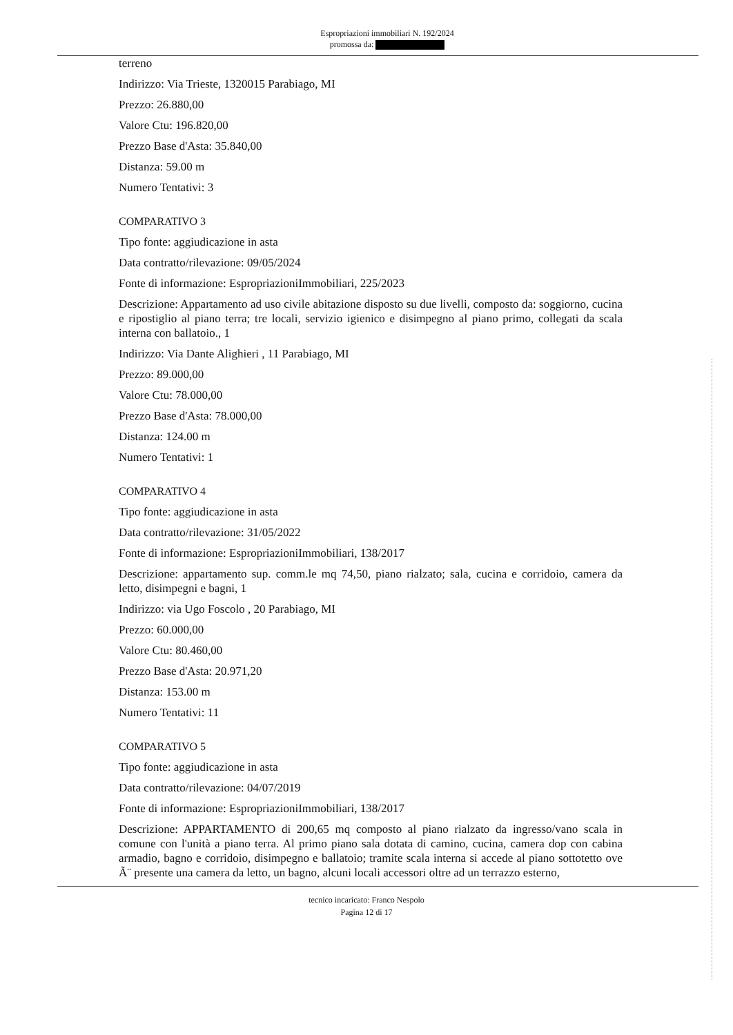Espropriazioni immobiliari N. 192/2024
promossa da:
terreno
Indirizzo: Via Trieste, 1320015 Parabiago, MI
Prezzo: 26.880,00
Valore Ctu: 196.820,00
Prezzo Base d'Asta: 35.840,00
Distanza: 59.00 m
Numero Tentativi: 3
COMPARATIVO 3
Tipo fonte: aggiudicazione in asta
Data contratto/rilevazione: 09/05/2024
Fonte di informazione: EspropriazioniImmobiliari, 225/2023
Descrizione: Appartamento ad uso civile abitazione disposto su due livelli, composto da: soggiorno, cucina e ripostiglio al piano terra; tre locali, servizio igienico e disimpegno al piano primo, collegati da scala interna con ballatoio., 1
Indirizzo: Via Dante Alighieri , 11 Parabiago, MI
Prezzo: 89.000,00
Valore Ctu: 78.000,00
Prezzo Base d'Asta: 78.000,00
Distanza: 124.00 m
Numero Tentativi: 1
COMPARATIVO 4
Tipo fonte: aggiudicazione in asta
Data contratto/rilevazione: 31/05/2022
Fonte di informazione: EspropriazioniImmobiliari, 138/2017
Descrizione: appartamento sup. comm.le mq 74,50, piano rialzato; sala, cucina e corridoio, camera da letto, disimpegni e bagni, 1
Indirizzo: via Ugo Foscolo , 20 Parabiago, MI
Prezzo: 60.000,00
Valore Ctu: 80.460,00
Prezzo Base d'Asta: 20.971,20
Distanza: 153.00 m
Numero Tentativi: 11
COMPARATIVO 5
Tipo fonte: aggiudicazione in asta
Data contratto/rilevazione: 04/07/2019
Fonte di informazione: EspropriazioniImmobiliari, 138/2017
Descrizione: APPARTAMENTO di 200,65 mq composto al piano rialzato da ingresso/vano scala in comune con l'unità a piano terra. Al primo piano sala dotata di camino, cucina, camera dop con cabina armadio, bagno e corridoio, disimpegno e ballatoio; tramite scala interna si accede al piano sottotetto ove Ã¨ presente una camera da letto, un bagno, alcuni locali accessori oltre ad un terrazzo esterno,
tecnico incaricato: Franco Nespolo
Pagina 12 di 17